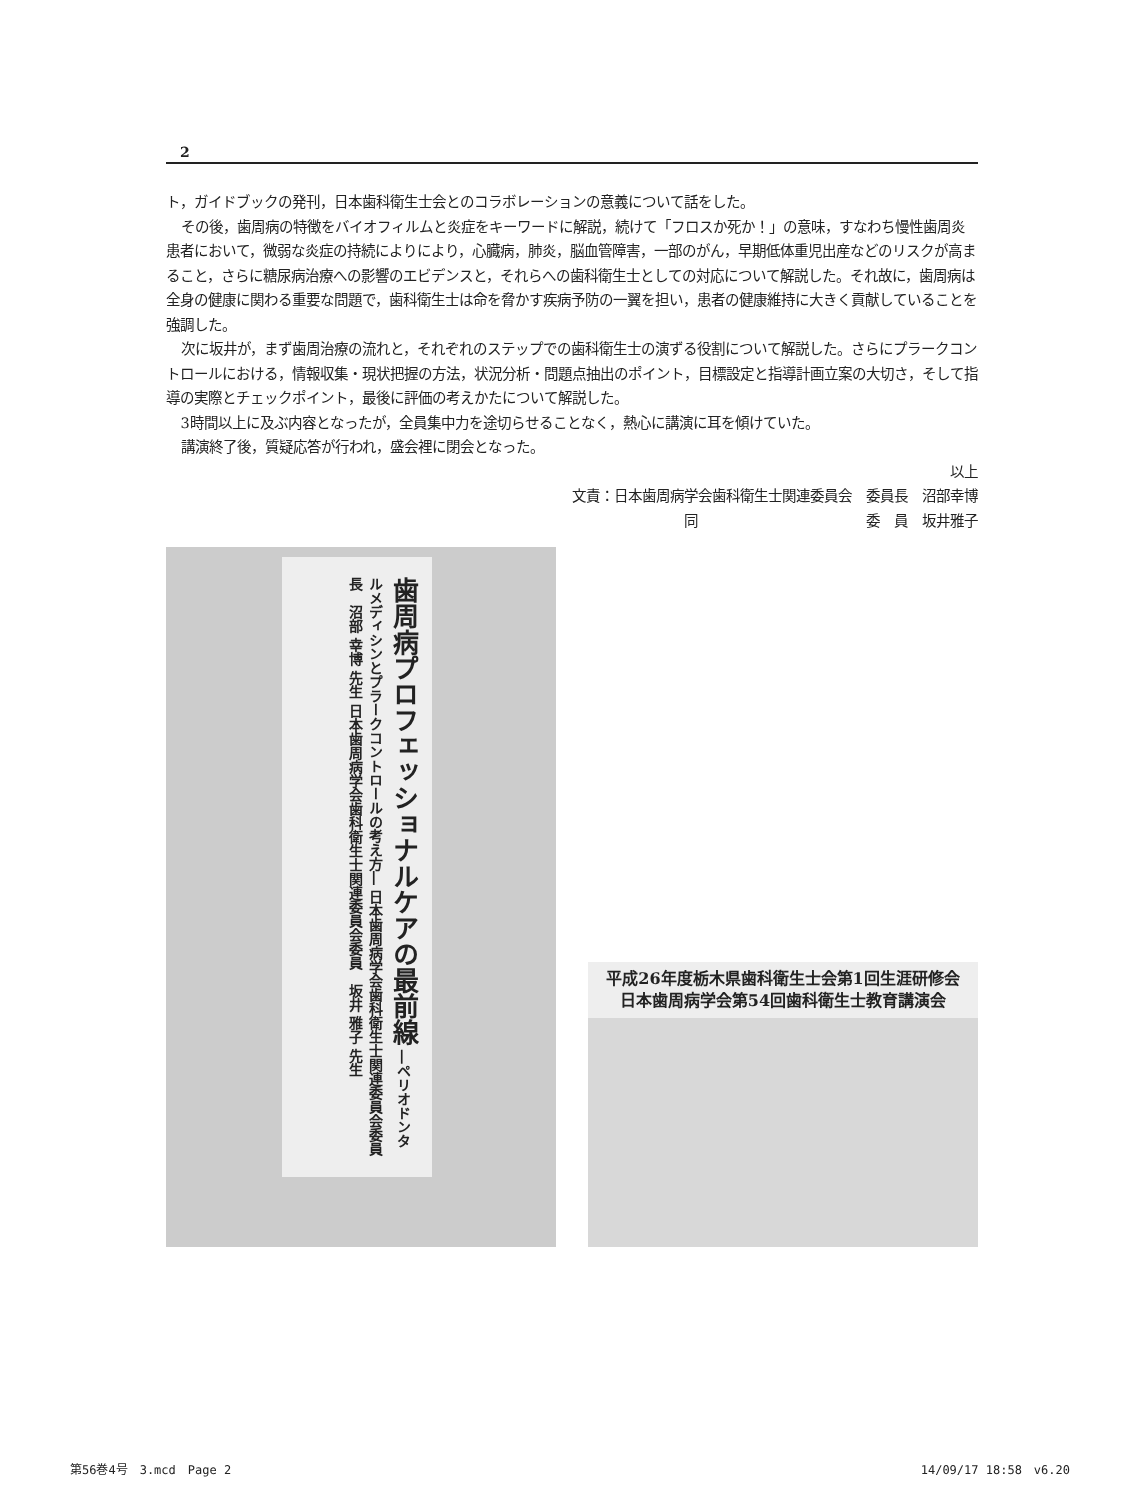2
ト，ガイドブックの発刊，日本歯科衛生士会とのコラボレーションの意義について話をした。
その後，歯周病の特徴をバイオフィルムと炎症をキーワードに解説，続けて「フロスか死か！」の意味，すなわち慢性歯周炎患者において，微弱な炎症の持続によりにより，心臓病，肺炎，脳血管障害，一部のがん，早期低体重児出産などのリスクが高まること，さらに糖尿病治療への影響のエビデンスと，それらへの歯科衛生士としての対応について解説した。それ故に，歯周病は全身の健康に関わる重要な問題で，歯科衛生士は命を脅かす疾病予防の一翼を担い，患者の健康維持に大きく貢献していることを強調した。
次に坂井が，まず歯周治療の流れと，それぞれのステップでの歯科衛生士の演ずる役割について解説した。さらにプラークコントロールにおける，情報収集・現状把握の方法，状況分析・問題点抽出のポイント，目標設定と指導計画立案の大切さ，そして指導の実際とチェックポイント，最後に評価の考えかたについて解説した。
3時間以上に及ぶ内容となったが，全員集中力を途切らせることなく，熱心に講演に耳を傾けていた。
講演終了後，質疑応答が行われ，盛会裡に閉会となった。
以上
文責：日本歯周病学会歯科衛生士関連委員会　委員長　沼部幸博
同　　　　　　　　　　　　委　員　坂井雅子
歯周病プロフェッショナルケアの最前線 ―ペリオドンタルメディシンとプラークコントロールの考え方― 日本歯周病学会歯科衛生士関連委員会委員長　沼部 幸博 先生 日本歯周病学会歯科衛生士関連委員会委員　坂井 雅子 先生
平成26年度栃木県歯科衛生士会第1回生涯研修会
日本歯周病学会第54回歯科衛生士教育講演会
第56巻4号　3.mcd　Page 2 14/09/17 18:58　v6.20